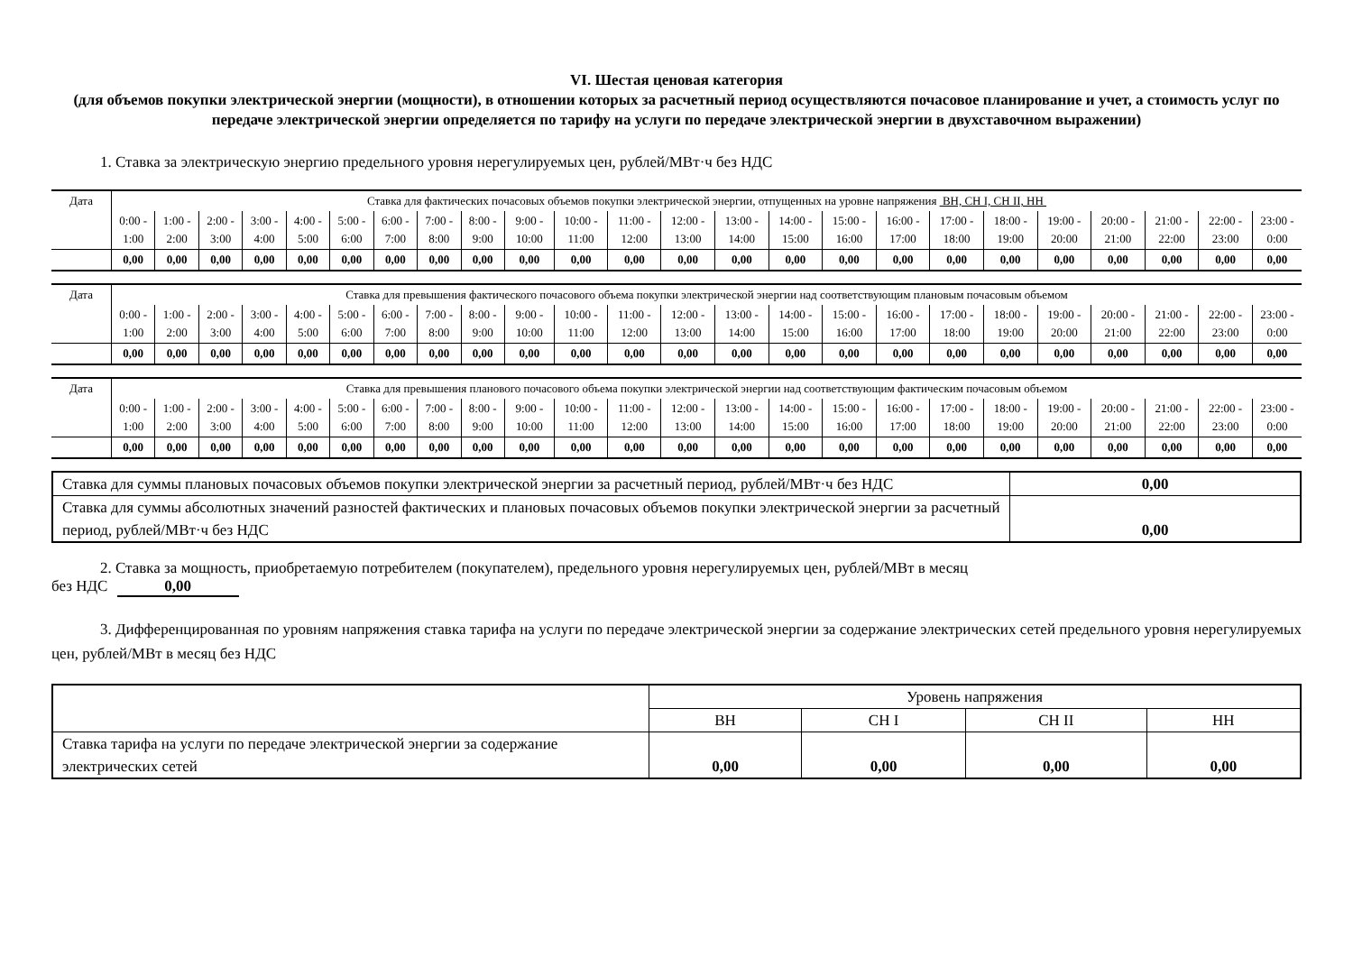VI. Шестая ценовая категория
(для объемов покупки электрической энергии (мощности), в отношении которых за расчетный период осуществляются почасовое планирование и учет, а стоимость услуг по передаче электрической энергии определяется по тарифу на услуги по передаче электрической энергии в двухставочном выражении)
1. Ставка за электрическую энергию предельного уровня нерегулируемых цен, рублей/МВт·ч без НДС
| Дата | Ставка для фактических почасовых объемов покупки электрической энергии, отпущенных на уровне напряжения ВН, СН I, СН II, НН | | | | | | | | | | | | | | | | | | | | | | | |
| | 0:00 - 1:00 | 1:00 - 2:00 | 2:00 - 3:00 | 3:00 - 4:00 | 4:00 - 5:00 | 5:00 - 6:00 | 6:00 - 7:00 | 7:00 - 8:00 | 8:00 - 9:00 | 9:00 - 10:00 | 10:00 - 11:00 | 11:00 - 12:00 | 12:00 - 13:00 | 13:00 - 14:00 | 14:00 - 15:00 | 15:00 - 16:00 | 16:00 - 17:00 | 17:00 - 18:00 | 18:00 - 19:00 | 19:00 - 20:00 | 20:00 - 21:00 | 21:00 - 22:00 | 22:00 - 23:00 | 23:00 - 0:00 |
| | 0,00 | 0,00 | 0,00 | 0,00 | 0,00 | 0,00 | 0,00 | 0,00 | 0,00 | 0,00 | 0,00 | 0,00 | 0,00 | 0,00 | 0,00 | 0,00 | 0,00 | 0,00 | 0,00 | 0,00 | 0,00 | 0,00 | 0,00 | 0,00 |
| Дата | Ставка для превышения фактического почасового объема покупки электрической энергии над соответствующим плановым почасовым объемом | | | | | | | | | | | | | | | | | | | | | | | |
| | 0:00 - 1:00 | 1:00 - 2:00 | 2:00 - 3:00 | 3:00 - 4:00 | 4:00 - 5:00 | 5:00 - 6:00 | 6:00 - 7:00 | 7:00 - 8:00 | 8:00 - 9:00 | 9:00 - 10:00 | 10:00 - 11:00 | 11:00 - 12:00 | 12:00 - 13:00 | 13:00 - 14:00 | 14:00 - 15:00 | 15:00 - 16:00 | 16:00 - 17:00 | 17:00 - 18:00 | 18:00 - 19:00 | 19:00 - 20:00 | 20:00 - 21:00 | 21:00 - 22:00 | 22:00 - 23:00 | 23:00 - 0:00 |
| | 0,00 | 0,00 | 0,00 | 0,00 | 0,00 | 0,00 | 0,00 | 0,00 | 0,00 | 0,00 | 0,00 | 0,00 | 0,00 | 0,00 | 0,00 | 0,00 | 0,00 | 0,00 | 0,00 | 0,00 | 0,00 | 0,00 | 0,00 | 0,00 |
| Дата | Ставка для превышения планового почасового объема покупки электрической энергии над соответствующим фактическим почасовым объемом | | | | | | | | | | | | | | | | | | | | | | | |
| | 0:00 - 1:00 | 1:00 - 2:00 | 2:00 - 3:00 | 3:00 - 4:00 | 4:00 - 5:00 | 5:00 - 6:00 | 6:00 - 7:00 | 7:00 - 8:00 | 8:00 - 9:00 | 9:00 - 10:00 | 10:00 - 11:00 | 11:00 - 12:00 | 12:00 - 13:00 | 13:00 - 14:00 | 14:00 - 15:00 | 15:00 - 16:00 | 16:00 - 17:00 | 17:00 - 18:00 | 18:00 - 19:00 | 19:00 - 20:00 | 20:00 - 21:00 | 21:00 - 22:00 | 22:00 - 23:00 | 23:00 - 0:00 |
| | 0,00 | 0,00 | 0,00 | 0,00 | 0,00 | 0,00 | 0,00 | 0,00 | 0,00 | 0,00 | 0,00 | 0,00 | 0,00 | 0,00 | 0,00 | 0,00 | 0,00 | 0,00 | 0,00 | 0,00 | 0,00 | 0,00 | 0,00 | 0,00 |
| Ставка для суммы плановых почасовых объемов покупки электрической энергии за расчетный период, рублей/МВт·ч без НДС | 0,00 |
| Ставка для суммы абсолютных значений разностей фактических и плановых почасовых объемов покупки электрической энергии за расчетный период, рублей/МВт·ч без НДС | 0,00 |
2. Ставка за мощность, приобретаемую потребителем (покупателем), предельного уровня нерегулируемых цен, рублей/МВт в месяц
без НДС 0,00
3. Дифференцированная по уровням напряжения ставка тарифа на услуги по передаче электрической энергии за содержание электрических сетей предельного уровня нерегулируемых цен, рублей/МВт в месяц без НДС
| | Уровень напряжения | | | |
| | ВН | СН I | СН II | НН |
| Ставка тарифа на услуги по передаче электрической энергии за содержание электрических сетей | 0,00 | 0,00 | 0,00 | 0,00 |